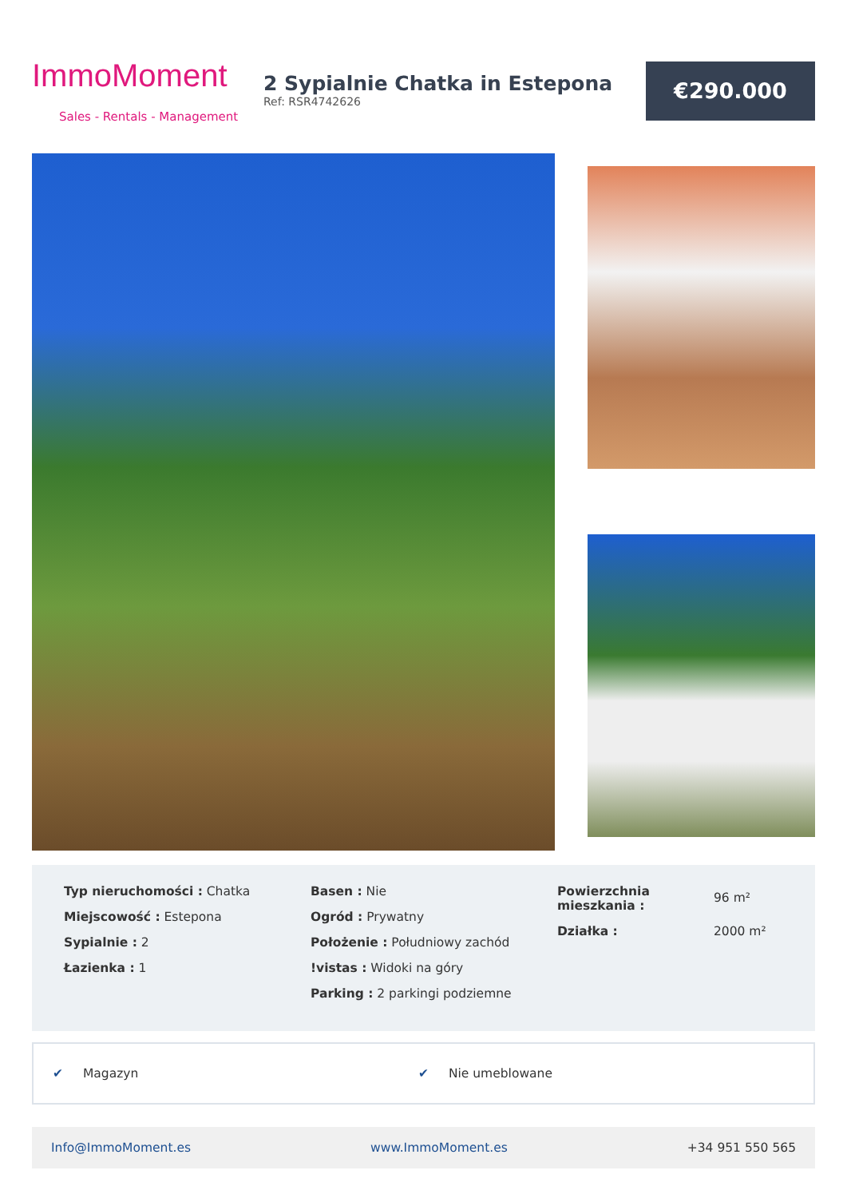ImmoMoment
Sales - Rentals - Management
2 Sypialnie Chatka in Estepona
Ref: RSR4742626
€290.000
Typ nieruchomości : Chatka
Miejscowość : Estepona
Sypialnie : 2
Łazienka : 1
Basen : Nie
Ogród : Prywatny
Położenie : Południowy zachód
!vistas : Widoki na góry
Parking : 2 parkingi podziemne
| Powierzchnia mieszkania : | 96 m² |
| Działka : | 2000 m² |
✔ Magazyn ✔ Nie umeblowane
Info@ImmoMoment.es www.ImmoMoment.es +34 951 550 565